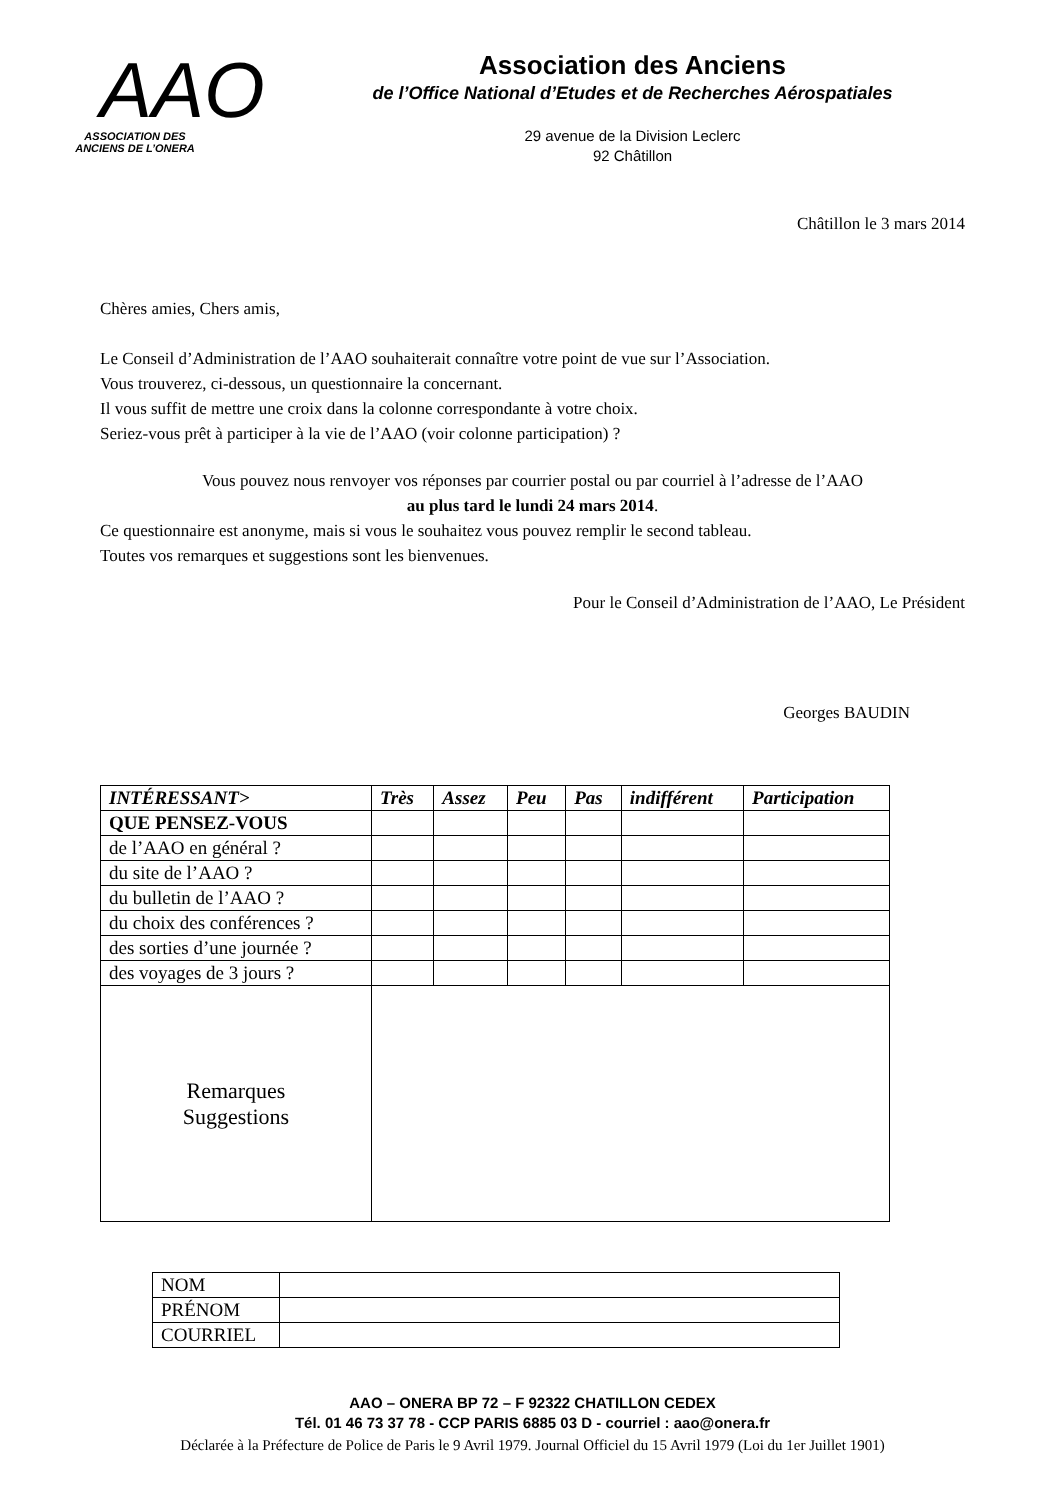AAO
ASSOCIATION DES
ANCIENS DE L’ONERA
Association des Anciens
de l’Office National d’Etudes et de Recherches Aérospatiales
29 avenue de la Division Leclerc
92 Châtillon
Châtillon le 3 mars 2014
Chères amies, Chers amis,
Le Conseil d’Administration de l’AAO souhaiterait connaître votre point de vue sur l’Association.
Vous trouverez, ci-dessous, un questionnaire la concernant.
Il vous suffit de mettre une croix dans la colonne correspondante à votre choix.
Seriez-vous prêt à participer à la vie de l’AAO (voir colonne participation) ?
Vous pouvez nous renvoyer vos réponses par courrier postal ou par courriel à l’adresse de l’AAO
au plus tard le lundi 24 mars 2014.
Ce questionnaire est anonyme, mais si vous le souhaitez vous pouvez remplir le second tableau.
Toutes vos remarques et suggestions sont les bienvenues.
Pour le Conseil d’Administration de l’AAO, Le Président
Georges BAUDIN
| INTÉRESSANT> | Très | Assez | Peu | Pas | indifférent | Participation |
| --- | --- | --- | --- | --- | --- | --- |
| QUE PENSEZ-VOUS | | | | | | |
| de l’AAO en général ? | | | | | | |
| du site de l’AAO ? | | | | | | |
| du bulletin de l’AAO ? | | | | | | |
| du choix des conférences ? | | | | | | |
| des sorties d’une journée ? | | | | | | |
| des voyages de 3 jours ? | | | | | | |
| Remarques Suggestions | | | | | | |
| NOM | |
| PRÉNOM | |
| COURRIEL | |
AAO – ONERA BP 72 – F 92322 CHATILLON CEDEX
Tél. 01 46 73 37 78 - CCP PARIS 6885 03 D - courriel : aao@onera.fr
Déclarée à la Préfecture de Police de Paris le 9 Avril 1979. Journal Officiel du 15 Avril 1979 (Loi du 1er Juillet 1901)